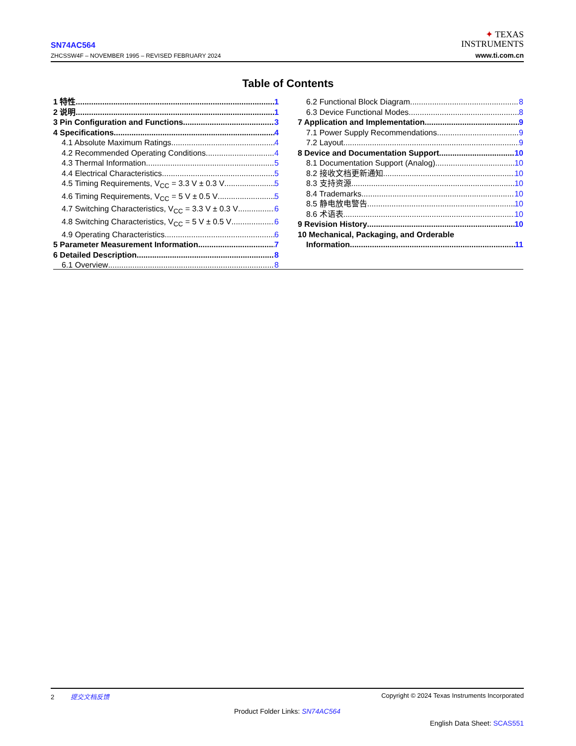SN74AC564
ZHCSSW4F – NOVEMBER 1995 – REVISED FEBRUARY 2024
✦ TEXAS
INSTRUMENTS
www.ti.com.cn
Table of Contents
1 特性 1
2 说明 1
3 Pin Configuration and Functions 3
4 Specifications 4
4.1 Absolute Maximum Ratings 4
4.2 Recommended Operating Conditions 4
4.3 Thermal Information 5
4.4 Electrical Characteristics 5
4.5 Timing Requirements, V<sub>CC</sub> = 3.3 V ± 0.3 V 5
4.6 Timing Requirements, V<sub>CC</sub> = 5 V ± 0.5 V 5
4.7 Switching Characteristics, V<sub>CC</sub> = 3.3 V ± 0.3 V 6
4.8 Switching Characteristics, V<sub>CC</sub> = 5 V ± 0.5 V 6
4.9 Operating Characteristics 6
5 Parameter Measurement Information 7
6 Detailed Description 8
6.1 Overview 8
6.2 Functional Block Diagram 8
6.3 Device Functional Modes 8
7 Application and Implementation 9
7.1 Power Supply Recommendations 9
7.2 Layout 9
8 Device and Documentation Support 10
8.1 Documentation Support (Analog) 10
8.2 接收文档更新通知 10
8.3 支持资源 10
8.4 Trademarks 10
8.5 静电放电警告 10
8.6 术语表 10
9 Revision History 10
10 Mechanical, Packaging, and Orderable
Information 11
2 提交文档反馈 Copyright © 2024 Texas Instruments Incorporated
Product Folder Links: SN74AC564
English Data Sheet: SCAS551